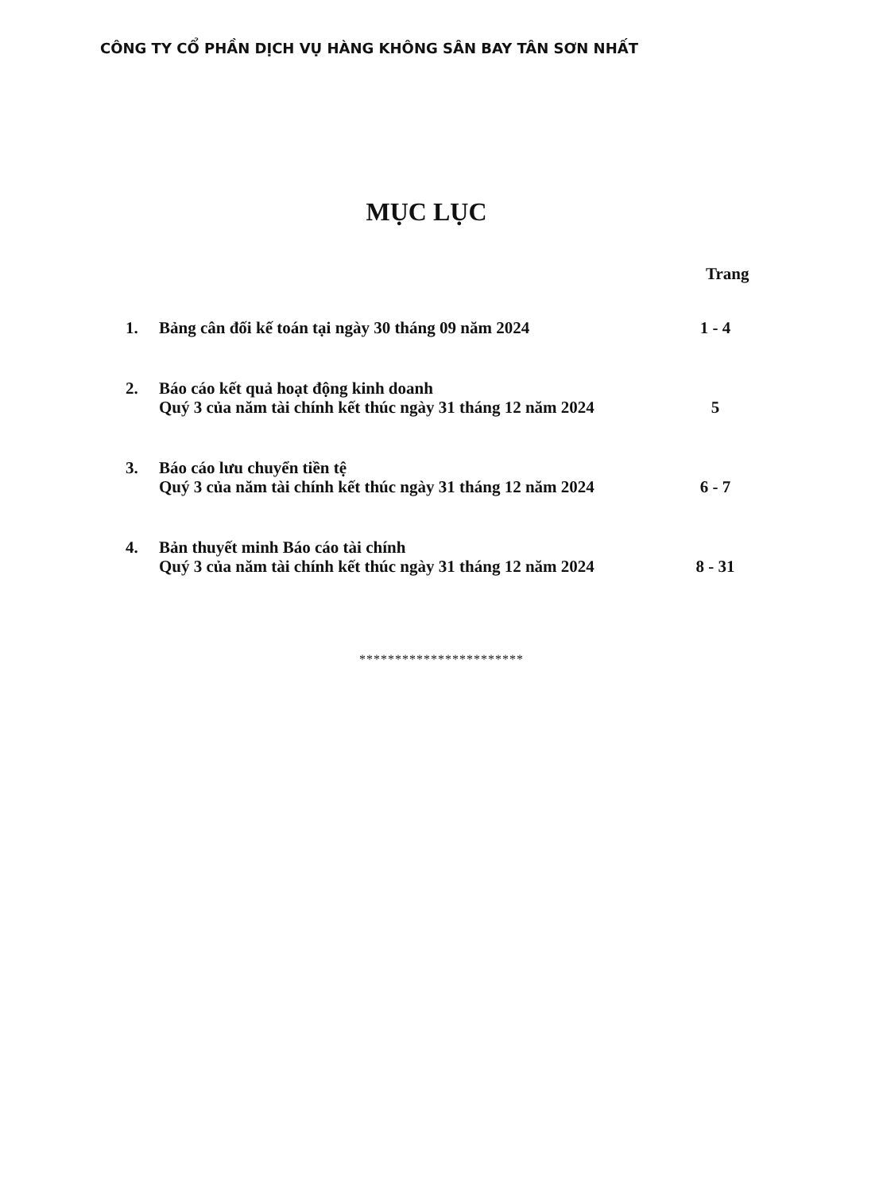CÔNG TY CỔ PHẦN DỊCH VỤ HÀNG KHÔNG SÂN BAY TÂN SƠN NHẤT
MỤC LỤC
Trang
1. Bảng cân đối kế toán tại ngày 30 tháng 09 năm 2024 1 - 4
2. Báo cáo kết quả hoạt động kinh doanh
Quý 3 của năm tài chính kết thúc ngày 31 tháng 12 năm 2024
5
3. Báo cáo lưu chuyển tiền tệ
Quý 3 của năm tài chính kết thúc ngày 31 tháng 12 năm 2024
6 - 7
4. Bản thuyết minh Báo cáo tài chính
Quý 3 của năm tài chính kết thúc ngày 31 tháng 12 năm 2024
8 - 31
***********************